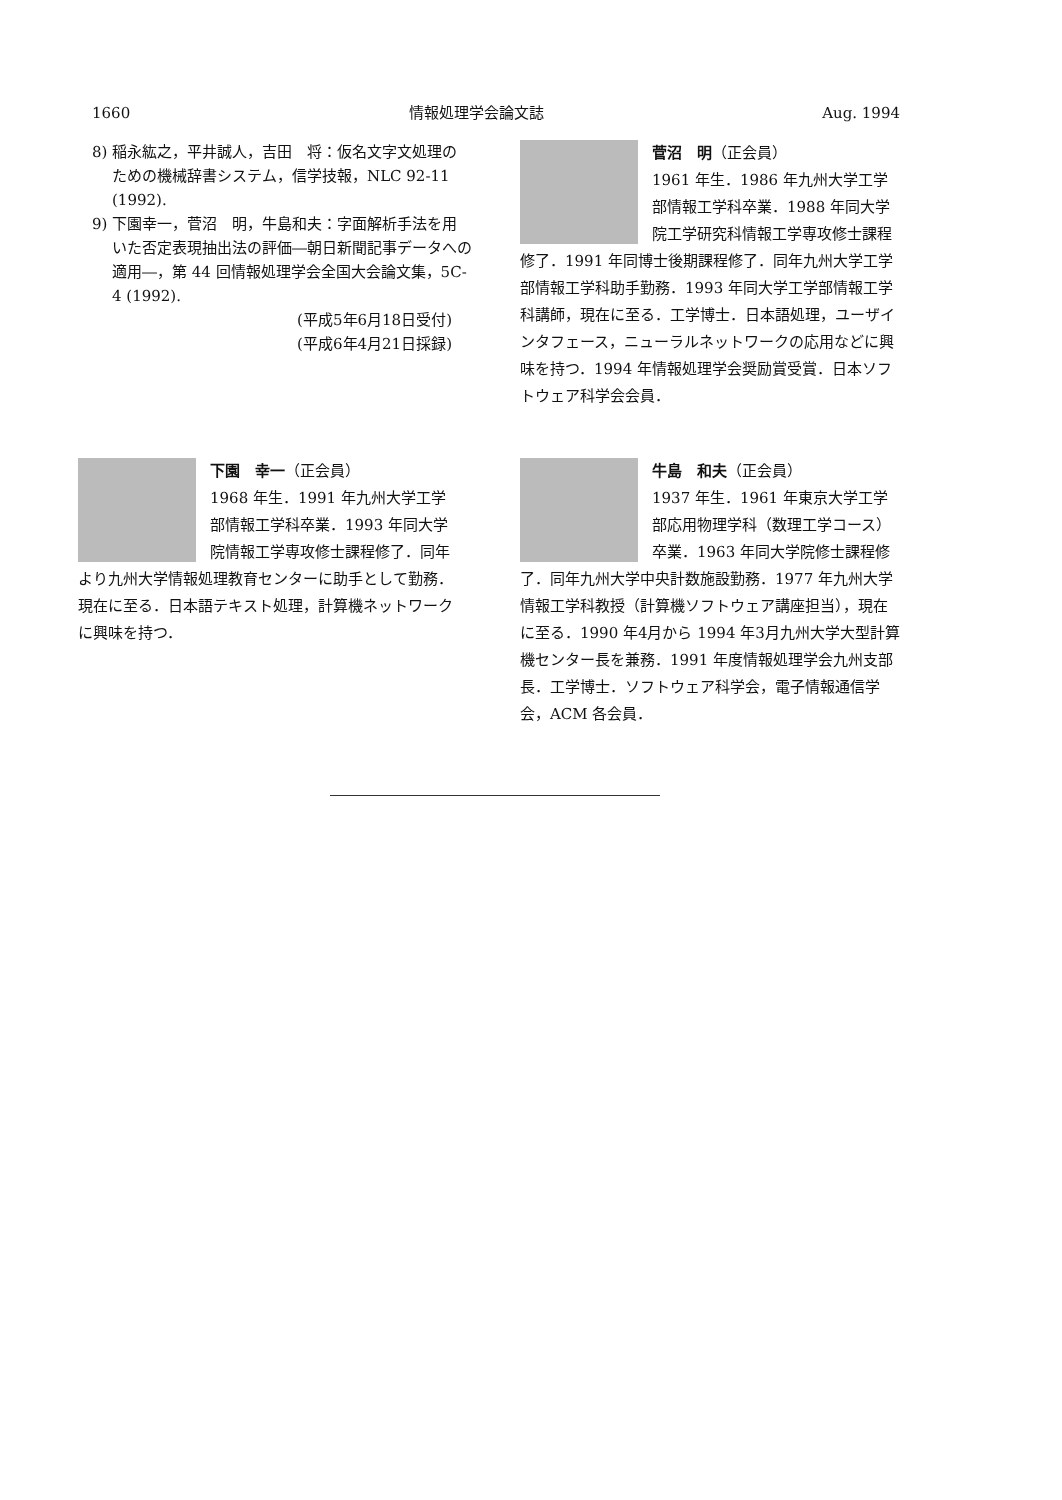1660 情報処理学会論文誌 Aug. 1994
8) 稲永紘之，平井誠人，吉田　将：仮名文字文処理のための機械辞書システム，信学技報，NLC 92-11 (1992).
9) 下園幸一，菅沼　明，牛島和夫：字面解析手法を用いた否定表現抽出法の評価―朝日新聞記事データへの適用―，第 44 回情報処理学会全国大会論文集，5C-4 (1992).
(平成5年6月18日受付)
(平成6年4月21日採録)
菅沼　明（正会員）
1961 年生．1986 年九州大学工学部情報工学科卒業．1988 年同大学院工学研究科情報工学専攻修士課程修了．1991 年同博士後期課程修了．同年九州大学工学部情報工学科助手勤務．1993 年同大学工学部情報工学科講師，現在に至る．工学博士．日本語処理，ユーザインタフェース，ニューラルネットワークの応用などに興味を持つ．1994 年情報処理学会奨励賞受賞．日本ソフトウェア科学会会員．
下園　幸一（正会員）
1968 年生．1991 年九州大学工学部情報工学科卒業．1993 年同大学院情報工学専攻修士課程修了．同年より九州大学情報処理教育センターに助手として勤務．現在に至る．日本語テキスト処理，計算機ネットワークに興味を持つ．
牛島　和夫（正会員）
1937 年生．1961 年東京大学工学部応用物理学科（数理工学コース）卒業．1963 年同大学院修士課程修了．同年九州大学中央計数施設勤務．1977 年九州大学情報工学科教授（計算機ソフトウェア講座担当），現在に至る．1990 年4月から 1994 年3月九州大学大型計算機センター長を兼務．1991 年度情報処理学会九州支部長．工学博士．ソフトウェア科学会，電子情報通信学会，ACM 各会員．